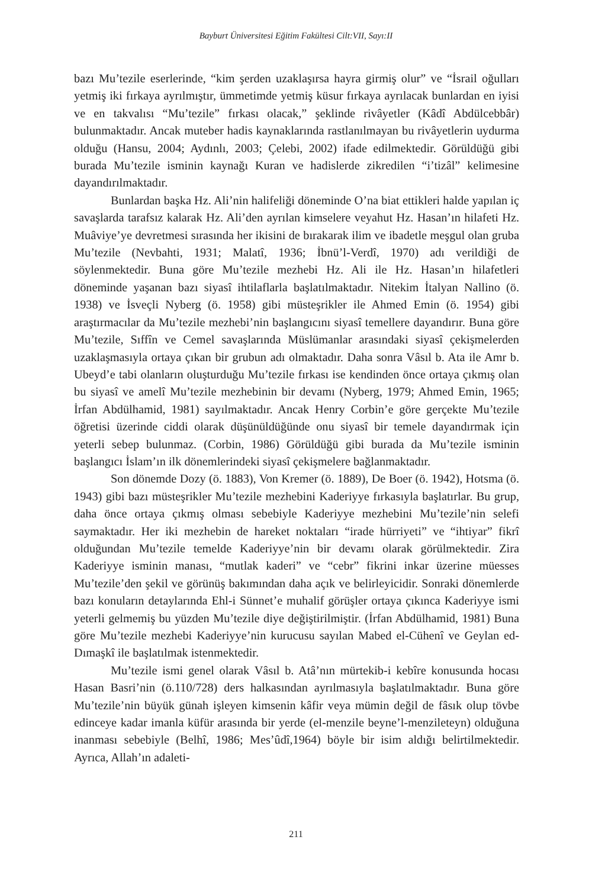Bayburt Üniversitesi Eğitim Fakültesi Cilt:VII, Sayı:II
bazı Mu’tezile eserlerinde, “kim şerden uzaklaşırsa hayra girmiş olur” ve “İsrail oğulları yetmiş iki fırkaya ayrılmıştır, ümmetimde yetmiş küsur fırkaya ayrılacak bunlardan en iyisi ve en takvalısı “Mu’tezile” fırkası olacak,” şeklinde rivâyetler (Kâdî Abdülcebbâr) bulunmaktadır. Ancak muteber hadis kaynaklarında rastlanılmayan bu rivâyetlerin uydurma olduğu (Hansu, 2004; Aydınlı, 2003; Çelebi, 2002) ifade edilmektedir. Görüldüğü gibi burada Mu’tezile isminin kaynağı Kuran ve hadislerde zikredilen “i’tizâl” kelimesine dayandırılmaktadır.
Bunlardan başka Hz. Ali’nin halifeliği döneminde O’na biat ettikleri halde yapılan iç savaşlarda tarafsız kalarak Hz. Ali’den ayrılan kimselere veyahut Hz. Hasan’ın hilafeti Hz. Muâviye’ye devretmesi sırasında her ikisini de bırakarak ilim ve ibadetle meşgul olan gruba Mu’tezile (Nevbahti, 1931; Malatî, 1936; İbnü’l-Verdî, 1970) adı verildiği de söylenmektedir. Buna göre Mu’tezile mezhebi Hz. Ali ile Hz. Hasan’ın hilafetleri döneminde yaşanan bazı siyasî ihtilaflarla başlatılmaktadır. Nitekim İtalyan Nallino (ö. 1938) ve İsveçli Nyberg (ö. 1958) gibi müsteşrikler ile Ahmed Emin (ö. 1954) gibi araştırmacılar da Mu’tezile mezhebi’nin başlangıcını siyasî temellere dayandırır. Buna göre Mu’tezile, Sıffîn ve Cemel savaşlarında Müslümanlar arasındaki siyasî çekişmelerden uzaklaşmasıyla ortaya çıkan bir grubun adı olmaktadır. Daha sonra Vâsıl b. Ata ile Amr b. Ubeyd’e tabi olanların oluşturduğu Mu’tezile fırkası ise kendinden önce ortaya çıkmış olan bu siyasî ve amelî Mu’tezile mezhebinin bir devamı (Nyberg, 1979; Ahmed Emin, 1965; İrfan Abdülhamid, 1981) sayılmaktadır. Ancak Henry Corbin’e göre gerçekte Mu’tezile öğretisi üzerinde ciddi olarak düşünüldüğünde onu siyasî bir temele dayandırmak için yeterli sebep bulunmaz. (Corbin, 1986) Görüldüğü gibi burada da Mu’tezile isminin başlangıcı İslam’ın ilk dönemlerindeki siyasî çekişmelere bağlanmaktadır.
Son dönemde Dozy (ö. 1883), Von Kremer (ö. 1889), De Boer (ö. 1942), Hotsma (ö. 1943) gibi bazı müsteşrikler Mu’tezile mezhebini Kaderiyye fırkasıyla başlatırlar. Bu grup, daha önce ortaya çıkmış olması sebebiyle Kaderiyye mezhebini Mu’tezile’nin selefi saymaktadır. Her iki mezhebin de hareket noktaları “irade hürriyeti” ve “ihtiyar” fikrî olduğundan Mu’tezile temelde Kaderiyye’nin bir devamı olarak görülmektedir. Zira Kaderiyye isminin manası, “mutlak kaderi” ve “cebr” fikrini inkar üzerine müesses Mu’tezile’den şekil ve görünüş bakımından daha açık ve belirleyicidir. Sonraki dönemlerde bazı konuların detaylarında Ehl-i Sünnet’e muhalif görüşler ortaya çıkınca Kaderiyye ismi yeterli gelmemiş bu yüzden Mu’tezile diye değiştirilmiştir. (İrfan Abdülhamid, 1981) Buna göre Mu’tezile mezhebi Kaderiyye’nin kurucusu sayılan Mabed el-Cühenî ve Geylan ed-Dımaşkî ile başlatılmak istenmektedir.
Mu’tezile ismi genel olarak Vâsıl b. Atâ’nın mürtekib-i kebîre konusunda hocası Hasan Basri’nin (ö.110/728) ders halkasından ayrılmasıyla başlatılmaktadır. Buna göre Mu’tezile’nin büyük günah işleyen kimsenin kâfir veya mümin değil de fâsık olup tövbe edinceye kadar imanla küfür arasında bir yerde (el-menzile beyne’l-menzileteyn) olduğuna inanması sebebiyle (Belhî, 1986; Mes’ûdî,1964) böyle bir isim aldığı belirtilmektedir. Ayrıca, Allah’ın adaleti-
211